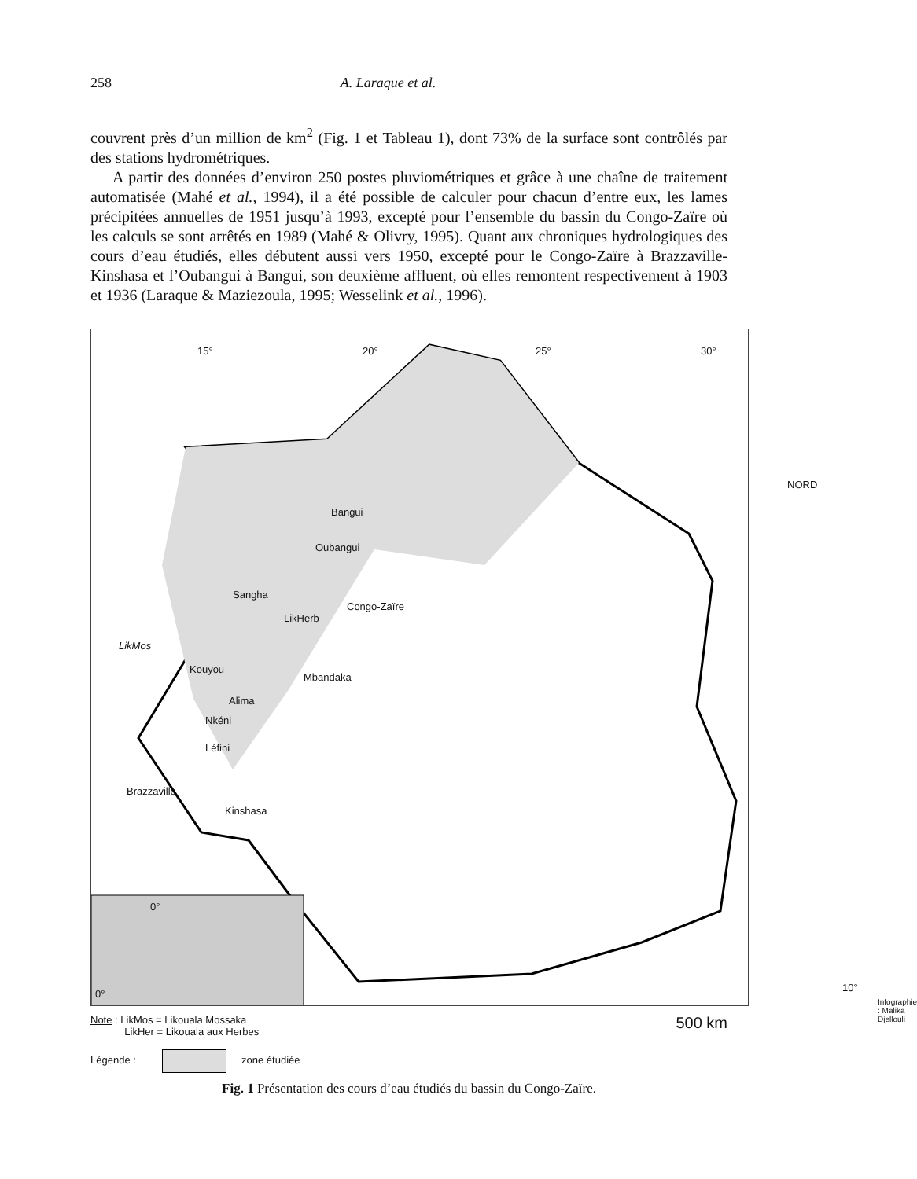258 A. Laraque et al.
couvrent près d’un million de km<sup>2</sup> (Fig. 1 et Tableau 1), dont 73% de la surface sont contrôlés par des stations hydrométriques.
A partir des données d’environ 250 postes pluviométriques et grâce à une chaîne de traitement automatisée (Mahé et al., 1994), il a été possible de calculer pour chacun d’entre eux, les lames précipitées annuelles de 1951 jusqu’à 1993, excepté pour l’ensemble du bassin du Congo-Zaïre où les calculs se sont arrêtés en 1989 (Mahé & Olivry, 1995). Quant aux chroniques hydrologiques des cours d’eau étudiés, elles débutent aussi vers 1950, excepté pour le Congo-Zaïre à Brazzaville-Kinshasa et l’Oubangui à Bangui, son deuxième affluent, où elles remontent respectivement à 1903 et 1936 (Laraque & Maziezoula, 1995; Wesselink et al., 1996).
15° 20° 25° 30°
NORD
Bangui
Oubangui
Sangha
LikHerb
Congo-Zaïre
LikMos
Kouyou
Mbandaka
Alima
Nkéni
Léfini
Brazzaville
Kinshasa
0°
0°
10°
Infographie : Malika Djellouli
Note : LikMos = Likouala Mossaka
LikHer = Likouala aux Herbes
Légende : zone étudiée
500 km
Fig. 1 Présentation des cours d’eau étudiés du bassin du Congo-Zaïre.